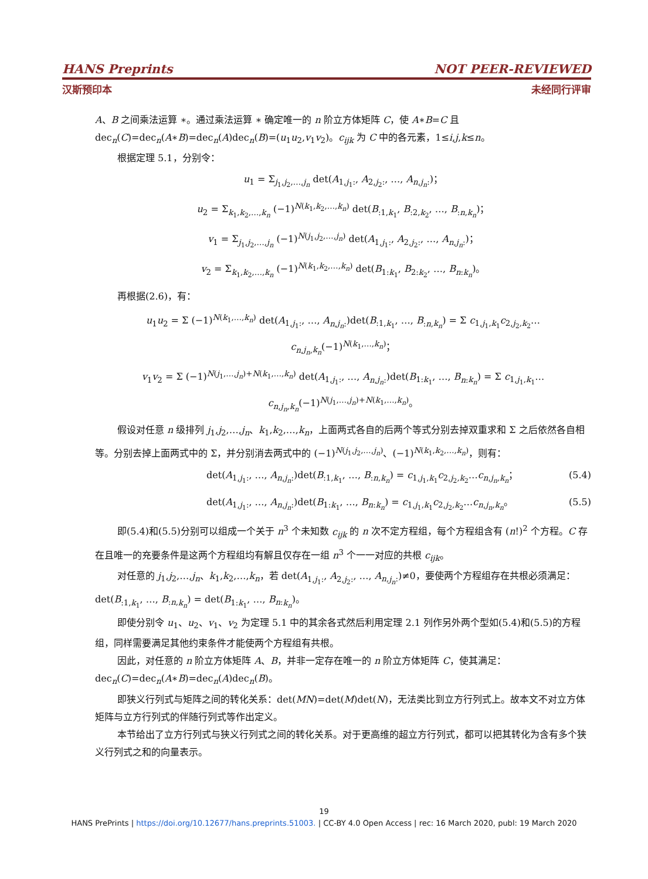HANS Preprints NOT PEER-REVIEWED
汉斯预印本 未经同行评审
A、B 之间乘法运算 ∗。通过乘法运算 ∗ 确定唯一的 n 阶立方体矩阵 C，使 A∗B=C 且 dec<sub>n</sub>(C)=dec<sub>n</sub>(A∗B)=dec<sub>n</sub>(A)dec<sub>n</sub>(B)=(u<sub>1</sub>u<sub>2</sub>,v<sub>1</sub>v<sub>2</sub>)。c<sub>ijk</sub> 为 C 中的各元素，1≤i,j,k≤n。
根据定理 5.1，分别令：
u<sub>1</sub> = Σ<sub>j<sub>1</sub>,j<sub>2</sub>,…,j<sub>n</sub></sub> det(A<sub>1,j<sub>1</sub>:</sub>, A<sub>2,j<sub>2</sub>:</sub>, …, A<sub>n,j<sub>n</sub>:</sub>)；
u<sub>2</sub> = Σ<sub>k<sub>1</sub>,k<sub>2</sub>,…,k<sub>n</sub></sub> (−1)<sup>N(k<sub>1</sub>,k<sub>2</sub>,…,k<sub>n</sub>)</sup> det(B<sub>:1,k<sub>1</sub></sub>, B<sub>:2,k<sub>2</sub></sub>, …, B<sub>:n,k<sub>n</sub></sub>)；
v<sub>1</sub> = Σ<sub>j<sub>1</sub>,j<sub>2</sub>,…,j<sub>n</sub></sub> (−1)<sup>N(j<sub>1</sub>,j<sub>2</sub>,…,j<sub>n</sub>)</sup> det(A<sub>1,j<sub>1</sub>:</sub>, A<sub>2,j<sub>2</sub>:</sub>, …, A<sub>n,j<sub>n</sub>:</sub>)；
v<sub>2</sub> = Σ<sub>k<sub>1</sub>,k<sub>2</sub>,…,k<sub>n</sub></sub> (−1)<sup>N(k<sub>1</sub>,k<sub>2</sub>,…,k<sub>n</sub>)</sup> det(B<sub>1:k<sub>1</sub></sub>, B<sub>2:k<sub>2</sub></sub>, …, B<sub>n:k<sub>n</sub></sub>)。
再根据(2.6)，有：
u<sub>1</sub>u<sub>2</sub> = Σ (−1)<sup>N(k<sub>1</sub>,…,k<sub>n</sub>)</sup> det(A<sub>1,j<sub>1</sub>:</sub>, …, A<sub>n,j<sub>n</sub>:</sub>)det(B<sub>:1,k<sub>1</sub></sub>, …, B<sub>:n,k<sub>n</sub></sub>) = Σ c<sub>1,j<sub>1</sub>,k<sub>1</sub></sub>c<sub>2,j<sub>2</sub>,k<sub>2</sub></sub>…c<sub>n,j<sub>n</sub>,k<sub>n</sub></sub>(−1)<sup>N(k<sub>1</sub>,…,k<sub>n</sub>)</sup>；
v<sub>1</sub>v<sub>2</sub> = Σ (−1)<sup>N(j<sub>1</sub>,…,j<sub>n</sub>)+N(k<sub>1</sub>,…,k<sub>n</sub>)</sup> det(A<sub>1,j<sub>1</sub>:</sub>, …, A<sub>n,j<sub>n</sub>:</sub>)det(B<sub>1:k<sub>1</sub></sub>, …, B<sub>n:k<sub>n</sub></sub>) = Σ c<sub>1,j<sub>1</sub>,k<sub>1</sub></sub>…c<sub>n,j<sub>n</sub>,k<sub>n</sub></sub>(−1)<sup>N(j<sub>1</sub>,…,j<sub>n</sub>)+N(k<sub>1</sub>,…,k<sub>n</sub>)</sup>。
假设对任意 n 级排列 j<sub>1</sub>,j<sub>2</sub>,…,j<sub>n</sub>、k<sub>1</sub>,k<sub>2</sub>,…,k<sub>n</sub>，上面两式各自的后两个等式分别去掉双重求和 Σ 之后依然各自相等。分别去掉上面两式中的 Σ，并分别消去两式中的 (−1)<sup>N(j<sub>1</sub>,j<sub>2</sub>,…,j<sub>n</sub>)</sup>、(−1)<sup>N(k<sub>1</sub>,k<sub>2</sub>,…,k<sub>n</sub>)</sup>，则有：
det(A<sub>1,j<sub>1</sub>:</sub>, …, A<sub>n,j<sub>n</sub>:</sub>)det(B<sub>:1,k<sub>1</sub></sub>, …, B<sub>:n,k<sub>n</sub></sub>) = c<sub>1,j<sub>1</sub>,k<sub>1</sub></sub>c<sub>2,j<sub>2</sub>,k<sub>2</sub></sub>…c<sub>n,j<sub>n</sub>,k<sub>n</sub></sub>； (5.4)
det(A<sub>1,j<sub>1</sub>:</sub>, …, A<sub>n,j<sub>n</sub>:</sub>)det(B<sub>1:k<sub>1</sub></sub>, …, B<sub>n:k<sub>n</sub></sub>) = c<sub>1,j<sub>1</sub>,k<sub>1</sub></sub>c<sub>2,j<sub>2</sub>,k<sub>2</sub></sub>…c<sub>n,j<sub>n</sub>,k<sub>n</sub></sub>。 (5.5)
即(5.4)和(5.5)分别可以组成一个关于 n<sup>3</sup> 个未知数 c<sub>ijk</sub> 的 n 次不定方程组，每个方程组含有 (n!)<sup>2</sup> 个方程。C 存在且唯一的充要条件是这两个方程组均有解且仅存在一组 n<sup>3</sup> 个一一对应的共根 c<sub>ijk</sub>。
对任意的 j<sub>1</sub>,j<sub>2</sub>,…,j<sub>n</sub>、k<sub>1</sub>,k<sub>2</sub>,…,k<sub>n</sub>，若 det(A<sub>1,j<sub>1</sub>:</sub>, A<sub>2,j<sub>2</sub>:</sub>, …, A<sub>n,j<sub>n</sub>:</sub>)≠0，要使两个方程组存在共根必须满足：det(B<sub>:1,k<sub>1</sub></sub>, …, B<sub>:n,k<sub>n</sub></sub>) = det(B<sub>1:k<sub>1</sub></sub>, …, B<sub>n:k<sub>n</sub></sub>)。
即使分别令 u<sub>1</sub>、u<sub>2</sub>、v<sub>1</sub>、v<sub>2</sub> 为定理 5.1 中的其余各式然后利用定理 2.1 列作另外两个型如(5.4)和(5.5)的方程组，同样需要满足其他约束条件才能使两个方程组有共根。
因此，对任意的 n 阶立方体矩阵 A、B，并非一定存在唯一的 n 阶立方体矩阵 C，使其满足：dec<sub>n</sub>(C)=dec<sub>n</sub>(A∗B)=dec<sub>n</sub>(A)dec<sub>n</sub>(B)。
即狭义行列式与矩阵之间的转化关系：det(MN)=det(M)det(N)，无法类比到立方行列式上。故本文不对立方体矩阵与立方行列式的伴随行列式等作出定义。
本节给出了立方行列式与狭义行列式之间的转化关系。对于更高维的超立方行列式，都可以把其转化为含有多个狭义行列式之和的向量表示。
19
HANS PrePrints | https://doi.org/10.12677/hans.preprints.51003. | CC-BY 4.0 Open Access | rec: 16 March 2020, publ: 19 March 2020